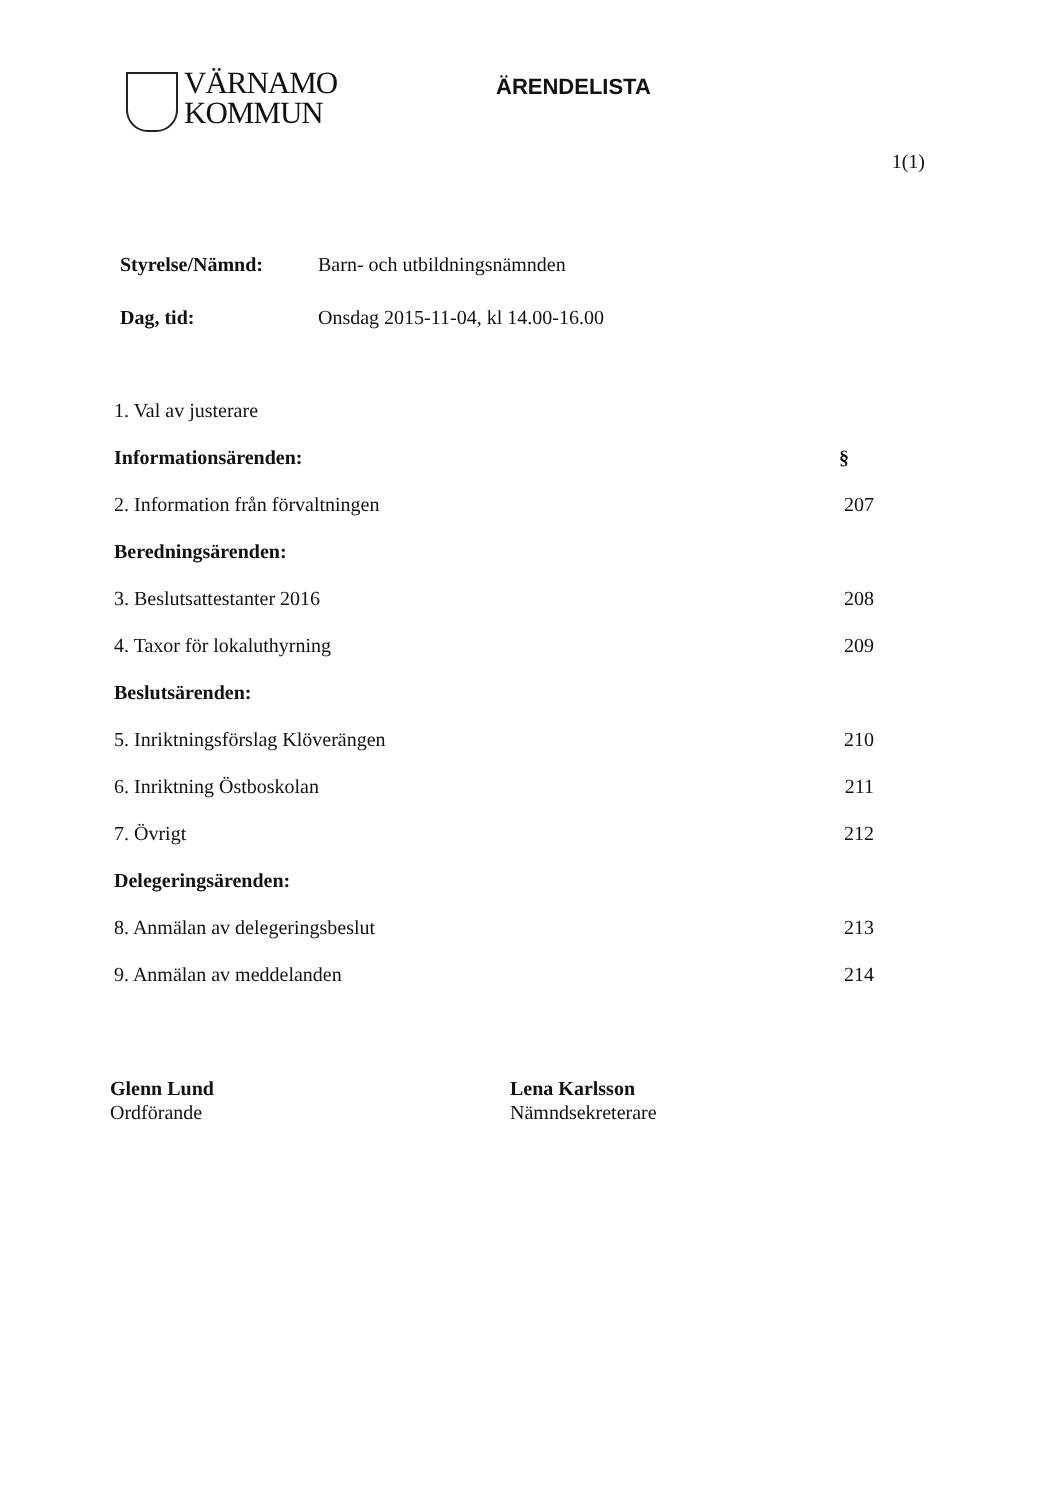VÄRNAMO
KOMMUN
ÄRENDELISTA
1(1)
Styrelse/Nämnd: Barn- och utbildningsnämnden
Dag, tid: Onsdag 2015-11-04, kl 14.00-16.00
1. Val av justerare
Informationsärenden: §
2. Information från förvaltningen 207
Beredningsärenden:
3. Beslutsattestanter 2016 208
4. Taxor för lokaluthyrning 209
Beslutsärenden:
5. Inriktningsförslag Klöverängen 210
6. Inriktning Östboskolan 211
7. Övrigt 212
Delegeringsärenden:
8. Anmälan av delegeringsbeslut 213
9. Anmälan av meddelanden 214
Glenn Lund
Ordförande
Lena Karlsson
Nämndsekreterare